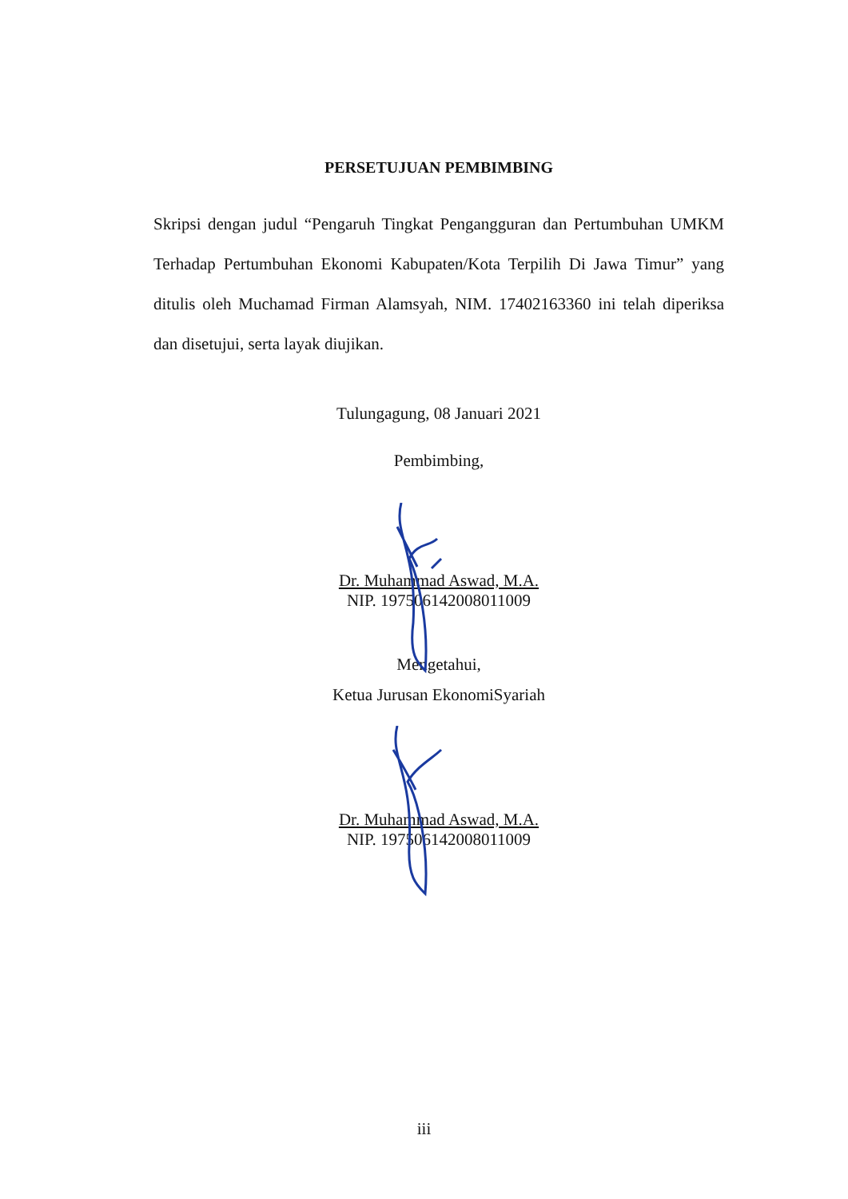PERSETUJUAN PEMBIMBING
Skripsi dengan judul “Pengaruh Tingkat Pengangguran dan Pertumbuhan UMKM Terhadap Pertumbuhan Ekonomi Kabupaten/Kota Terpilih Di Jawa Timur” yang ditulis oleh Muchamad Firman Alamsyah, NIM. 17402163360 ini telah diperiksa dan disetujui, serta layak diujikan.
Tulungagung, 08 Januari 2021
Pembimbing,
Dr. Muhammad Aswad, M.A.
NIP. 197506142008011009
Mengetahui,
Ketua Jurusan EkonomiSyariah
Dr. Muhammad Aswad, M.A.
NIP. 197506142008011009
iii